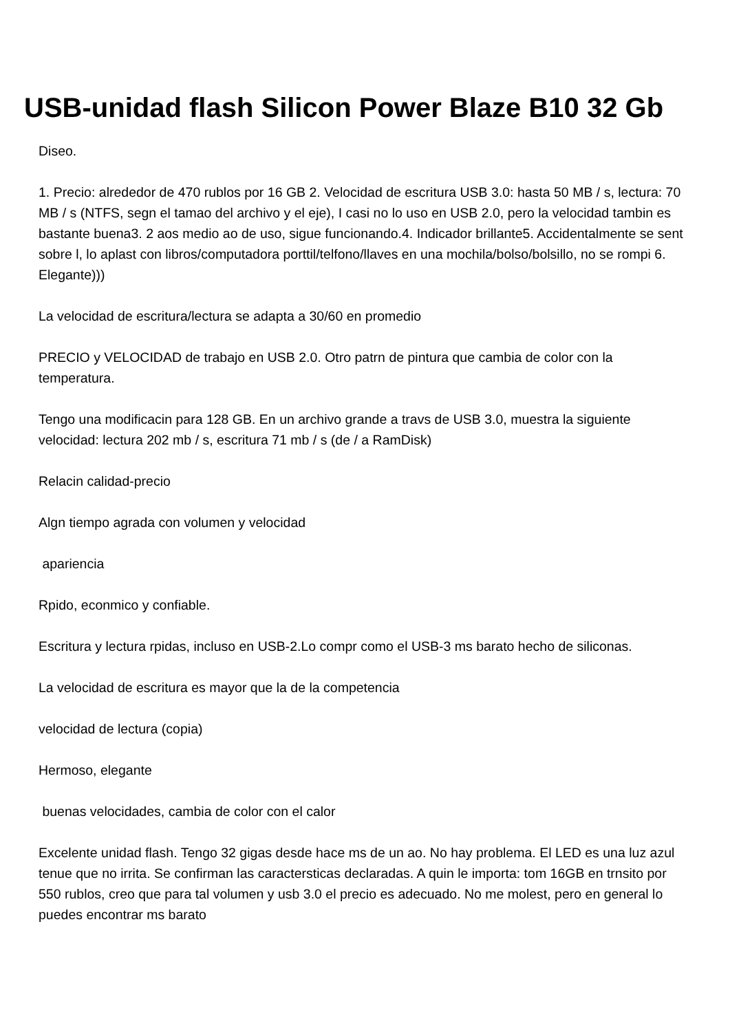USB-unidad flash Silicon Power Blaze B10 32 Gb
Diseo.
1. Precio: alrededor de 470 rublos por 16 GB 2. Velocidad de escritura USB 3.0: hasta 50 MB / s, lectura: 70 MB / s (NTFS, segn el tamao del archivo y el eje), I casi no lo uso en USB 2.0, pero la velocidad tambin es bastante buena3. 2 aos medio ao de uso, sigue funcionando.4. Indicador brillante5. Accidentalmente se sent sobre l, lo aplast con libros/computadora porttil/telfono/llaves en una mochila/bolso/bolsillo, no se rompi 6. Elegante)))
La velocidad de escritura/lectura se adapta a 30/60 en promedio
PRECIO y VELOCIDAD de trabajo en USB 2.0. Otro patrn de pintura que cambia de color con la temperatura.
Tengo una modificacin para 128 GB. En un archivo grande a travs de USB 3.0, muestra la siguiente velocidad: lectura 202 mb / s, escritura 71 mb / s (de / a RamDisk)
Relacin calidad-precio
Algn tiempo agrada con volumen y velocidad
apariencia
Rpido, econmico y confiable.
Escritura y lectura rpidas, incluso en USB-2.Lo compr como el USB-3 ms barato hecho de siliconas.
La velocidad de escritura es mayor que la de la competencia
velocidad de lectura (copia)
Hermoso, elegante
buenas velocidades, cambia de color con el calor
Excelente unidad flash. Tengo 32 gigas desde hace ms de un ao. No hay problema. El LED es una luz azul tenue que no irrita. Se confirman las caractersticas declaradas. A quin le importa: tom 16GB en trnsito por 550 rublos, creo que para tal volumen y usb 3.0 el precio es adecuado. No me molest, pero en general lo puedes encontrar ms barato